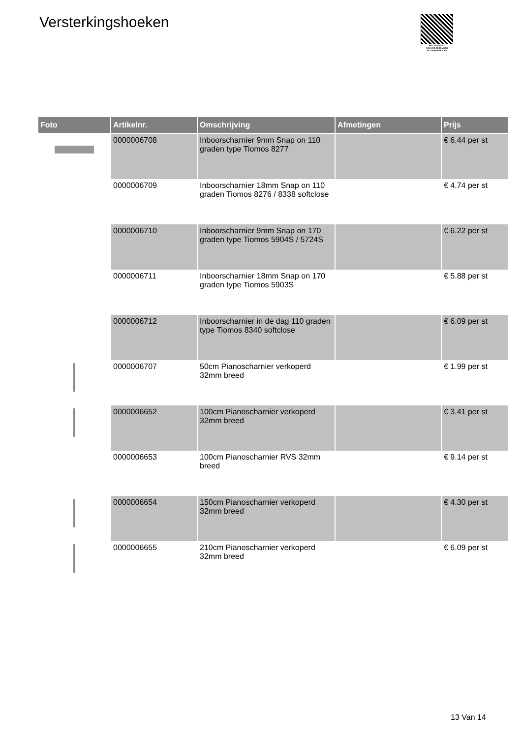Versterkingshoeken
PALLETSERVICE
SCAN QR-CODE VOOR RETOURFORMULIER
| Foto | Artikelnr. | Omschrijving | Afmetingen | Prijs |
| --- | --- | --- | --- | --- |
| | 0000006708 | Inboorscharnier 9mm Snap on 110 graden type Tiomos 8277 | | € 6.44 per st |
| | 0000006709 | Inboorscharnier 18mm Snap on 110 graden Tiomos 8276 / 8338 softclose | | € 4.74 per st |
| | 0000006710 | Inboorscharnier 9mm Snap on 170 graden type Tiomos 5904S / 5724S | | € 6.22 per st |
| | 0000006711 | Inboorscharnier 18mm Snap on 170 graden type Tiomos 5903S | | € 5.88 per st |
| | 0000006712 | Inboorscharnier in de dag 110 graden type Tiomos 8340 softclose | | € 6.09 per st |
| | 0000006707 | 50cm Pianoscharnier verkoperd 32mm breed | | € 1.99 per st |
| | 0000006652 | 100cm Pianoscharnier verkoperd 32mm breed | | € 3.41 per st |
| | 0000006653 | 100cm Pianoscharnier RVS 32mm breed | | € 9.14 per st |
| | 0000006654 | 150cm Pianoscharnier verkoperd 32mm breed | | € 4.30 per st |
| | 0000006655 | 210cm Pianoscharnier verkoperd 32mm breed | | € 6.09 per st |
13 Van 14